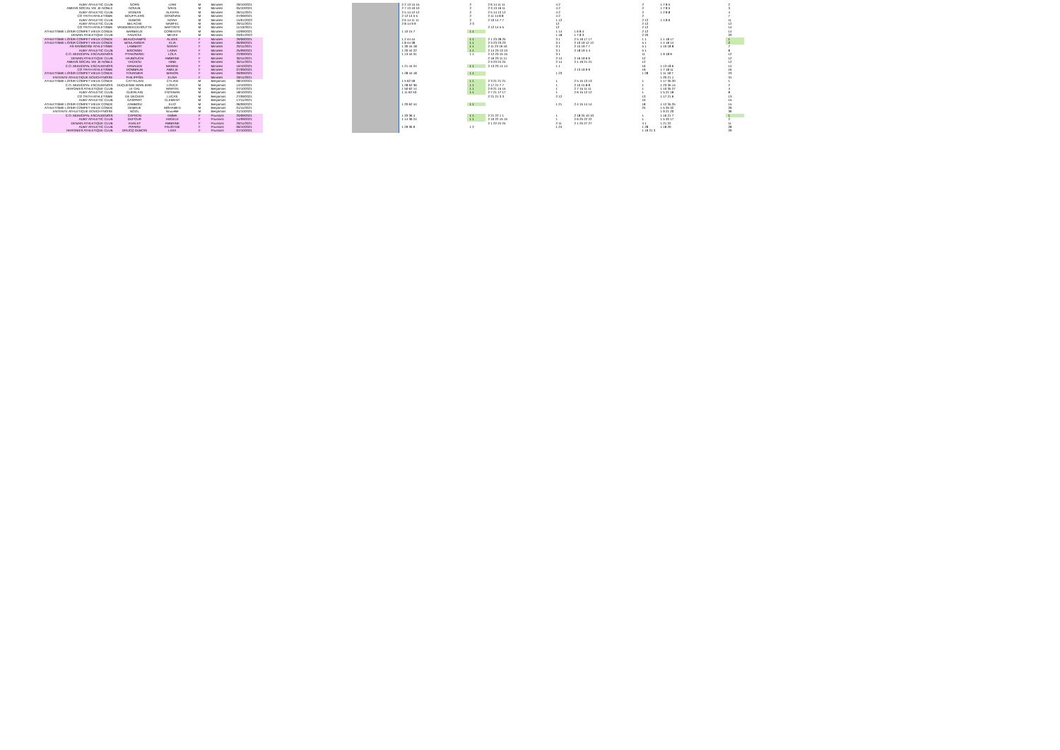| AUBY ATHLETIC CLUB | GORS | LIAM | M | Minimes | 29/10/2021 | | | 2 2 13 15 15 | 2 | 2 6 14 11 11 | 4 2 | | 2 | 1 7 8 5 | 2 |
| AMENS SOCIAL VIE JE NOBLE | NOUUB | SAHIL | M | Minimes | 05/10/2021 | | | 2 7 13 10 10 | 2 | 2 3 13 16 11 | 4 2 | | 2 | 1 7 8 5 | 3 |
| AUBY ATHLETIC CLUB | VIGNIAS | ALEXAN | M | Minimes | 26/11/2021 | | | 2 5 14 12 12 | 2 | 2 5 14 12 12 | 4 2 | | 2 | 1 2 8 8 | 4 |
| CO TRITH ATHLETISME | BOUFFLERS | DONOVAN | M | Minimes | 07/09/2021 | | | 2 12 14 5 5 | 2 | 2 11 14 8 8 | 4 2 | | 2 | | 7 |
| AUBY ATHLETIC CLUB | DUBOIS | NOAH | M | Minimes | 15/01/2022 | | | 2 6 14 11 11 | 2 | 2 10 14 7 7 | 1 12 | | 2 12 | 1 4 8 6 | 11 |
| AUBY ATHLETIC CLUB | BELACHE | NAWFEL | M | Minimes | 29/11/2021 | | | 2 8 14 9 9 | 2 3 | | 12 | | 2 12 | | 12 |
| CO TRITH ATHLETISME | VANDEREECKHOUTTE | BAPTISTE | M | Minimes | 11/10/2021 | | | | | 2 12 14 5 5 | 12 | | 2 12 | | 14 |
| ATHLETISME LOISIR COMPET VIEUX CONDE | BARBIEUX | CORENTIN | M | Minimes | 10/09/2021 | | | 1 10 15 7 | 1 1 | | 1 14 | 1 6 8 4 | 2 12 | | 14 |
| DENAIN ATHLETIQUE CLUB | FAHAOUI | MEDHI | M | Minimes | 03/01/2022 | | | | | | 1 18 | 1 7 8 3 | 2 20 | | 20 |
| ATHLETISME LOISIR COMPET VIEUX CONDE | BEAUCHAMPS | ALIZEE | F | Minimes | 29/09/2021 | | | 1 2 44 44 | 1 1 | 2 1 23 28 25 | 3 1 | 2 5 19 17 17 | 1 1 | 1 1 18 17 | 1 |
| ATHLETISME LOISIR COMPET VIEUX CONDE | BOULANGER | ELIA | F | Minimes | 06/09/2021 | | | 1 8 44 38 | 1 1 | 2 3 23 23 23 | 3 1 | 2 10 19 12 12 | 5 1 | 1 4 18 14 | 2 |
| AS RAISMOISE ATHLETISME | LAMBERT | SARAH | F | Minimes | 20/11/2021 | | | 1 30 44 18 | 1 1 | 2 11 23 16 16 | 3 1 | 2 15 19 7 7 | 5 1 | 1 10 18 8 | 7 |
| AUBY ATHLETIC CLUB | BIGONSKI | LAINA | F | Minimes | 25/09/2021 | | | 1 20 44 22 | 1 1 | 2 14 23 13 13 | 3 1 | 2 18 19 4 4 | 5 1 | | 8 |
| C.O. MUNICIPAL ESCAUDINOIS | PTAKOWSKI | LOLA | F | Minimes | 22/09/2021 | | | 1 13 44 31 | 1 1 | 2 12 23 15 15 | 3 1 | | 11 | 1 9 18 9 | 12 |
| DENAIN ATHLETIQUE CLUB | HAJBOUCHI | AMBRINE | F | Minimes | 30/11/2021 | | | | | 2 16 23 11 11 | 2 14 | 2 16 19 6 6 | 12 | | 12 |
| AMENS SOCIAL VIE JE NOBLE | YACHOU | HIND | F | Minimes | 30/11/2021 | | | | | 2 3 23 24 24 | 2 14 | 2 1 19 21 21 | 12 | | 12 |
| C.O. MUNICIPAL ESCAUDINOIS | ARNAUDE | MARINE | F | Minimes | 16/10/2021 | | | 1 21 44 24 | 1 1 | 2 13 23 14 14 | 1 1 | | 16 | 1 13 18 6 | 14 |
| CO TRITH ATHLETISME | DOMBRUN | AMELIE | F | Minimes | 07/09/2021 | | | | | | | 2 13 19 9 9 | 19 | 1 7 18 11 | 16 |
| ATHLETISME LOISIR COMPET VIEUX CONDE | FOURNIER | MANON | F | Minimes | 09/09/2021 | | | 1 28 44 18 | 1 1 | | 1 23 | | 1 28 | 1 11 18 7 | 23 |
| ENTENTE ATHLETIQUE DOUCHYNOISE | PHILIPPON | ELISA | F | Minimes | 29/11/2021 | | | | | | | | | 1 20 21 1 | 31 |
| ATHLETISME LOISIR COMPET VIEUX CONDE | CATTELAIN | CYLIAN | M | Benjamins | 08/10/2021 | | | 1 5 62 59 | 1 1 | 2 3 21 21 21 | 1 | 2 5 15 13 13 | 1 | 1 17 35 20 | 1 |
| C.O. MUNICIPAL ESCAUDINOIS | DUQUESNE MARLIERE | LOUCA | M | Benjamins | 12/10/2021 | | | 1 28 62 36 | 1 1 | 2 17 21 7 7 | 1 | 2 10 15 8 8 | 1 | 1 23 35 14 | 2 |
| HERGNIES ATHLETIQUE CLUB | LE GAL | MARTIN | M | Benjamins | 07/10/2021 | | | 1 50 62 14 | 1 1 | 2 9 21 15 15 | 1 | 2 7 15 11 11 | 1 | 1 10 35 27 | 4 |
| AUBY ATHLETIC CLUB | GUERLAIN | ESTEBAN | M | Benjamins | 18/10/2021 | | | 1 11 62 53 | 1 1 | 2 7 21 17 17 | 1 | 2 6 15 12 12 | 1 | 1 5 21 18 | 8 |
| CO TRITH ATHLETISME | DE DECKER | LUCAS | M | Benjamins | 27/09/2021 | | | | | 2 21 21 3 3 | 2 12 | | 13 | 1 17 21 6 | 13 |
| AUBY ATHLETIC CLUB | GASPART | CLEMENT | M | Benjamins | 17/11/2021 | | | | | | | | 10 | | 15 |
| ATHLETISME LOISIR COMPET VIEUX CONDE | ZAMBONI | ELIO | M | Benjamins | 06/09/2021 | | | 1 20 62 44 | 1 1 | | 1 21 | 2 4 15 14 14 | 18 | 1 12 35 25 | 15 |
| ATHLETISME LOISIR COMPET VIEUX CONDE | DEBRUE | MOHAMED | M | Benjamins | 01/11/2021 | | | | | | | | 24 | 1 5 35 32 | 29 |
| ENTENTE ATHLETIQUE DOUCHYNOISE | NOZIL | Nouvelle | M | Benjamins | 21/10/2021 | | | | | | | | | 1 9 21 20 | 36 |
| C.O. MUNICIPAL ESCAUDINOIS | CAPRON | EMMA | F | Poussins | 20/09/2021 | | | 1 33 36 4 | 1 1 | 2 21 22 1 1 | 1 | 2 18 25 10 10 | 1 | 1 16 21 7 | 1 |
| AUBY ATHLETIC CLUB | DUFOUR | ANGELE | F | Poussins | 14/09/2021 | | | 1 14 36 24 | 1 1 | 2 10 22 15 15 | 1 | 2 6 25 22 22 | 1 | 1 5 20 17 | 2 |
| DENAIN ATHLETIQUE CLUB | KHALEF | AMBRINE | F | Poussins | 29/11/2021 | | | | | 2 1 22 24 24 | 2 11 | 2 1 25 27 27 | 4 1 | 1 21 22 | 11 |
| AUBY ATHLETIC CLUB | PIPARD | FAUSTINE | F | Poussins | 06/10/2021 | | | 1 29 36 9 | 1 2 | | 1 24 | | 1 28 | 1 18 20 | 28 |
| HERGNIES ATHLETIQUE CLUB | DRUCQ DUBOIS | LIVIA | F | Poussins | 07/10/2021 | | | | | | | | 1 19 21 3 | | 29 |